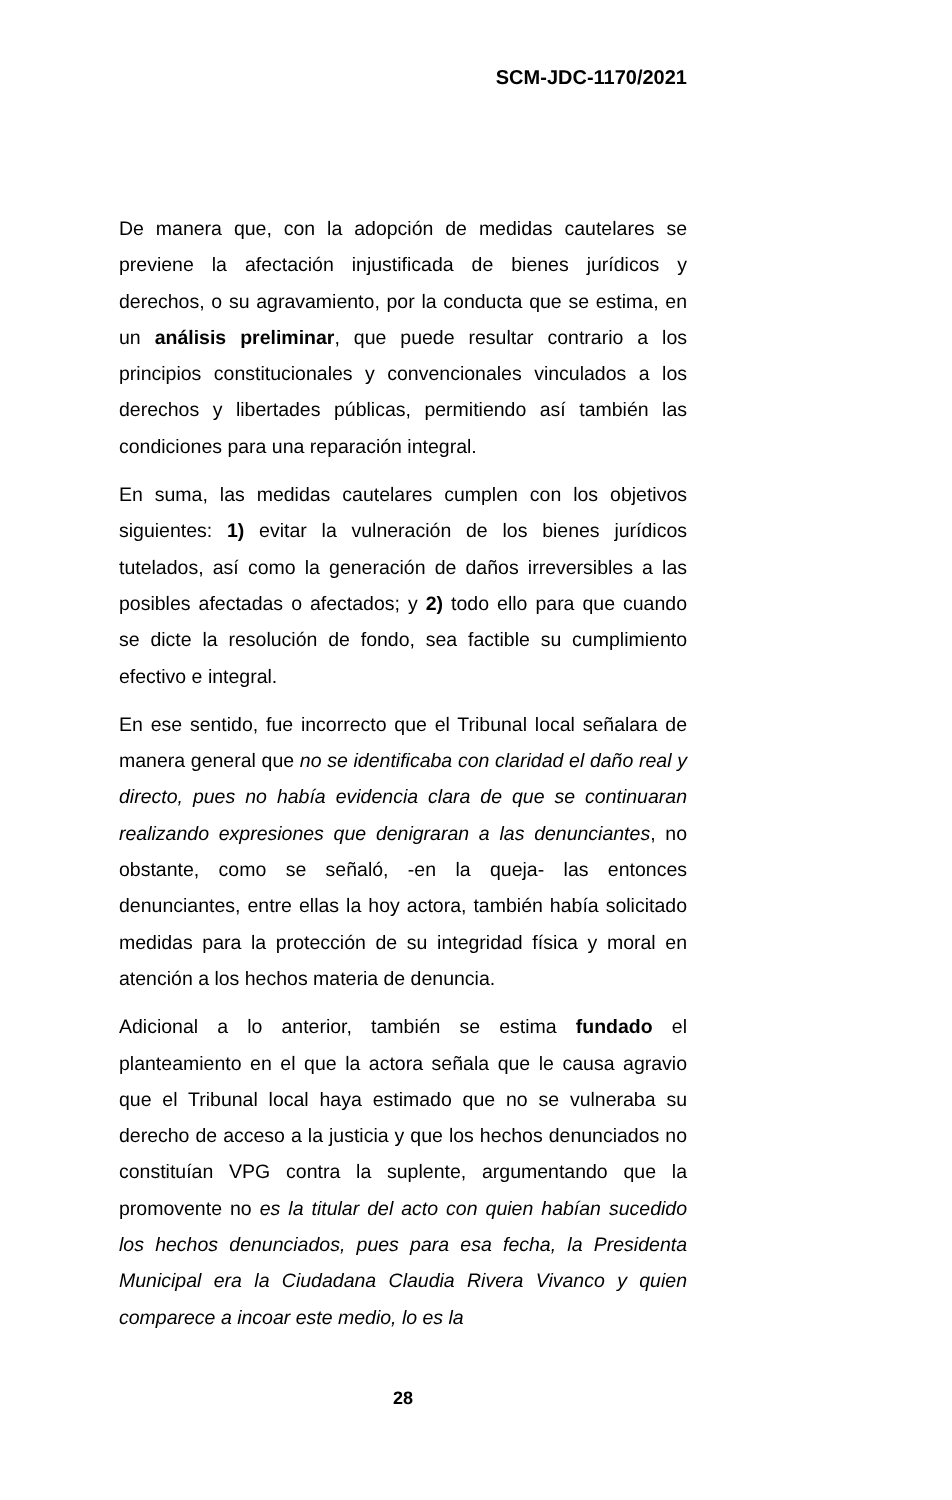SCM-JDC-1170/2021
De manera que, con la adopción de medidas cautelares se previene la afectación injustificada de bienes jurídicos y derechos, o su agravamiento, por la conducta que se estima, en un análisis preliminar, que puede resultar contrario a los principios constitucionales y convencionales vinculados a los derechos y libertades públicas, permitiendo así también las condiciones para una reparación integral.
En suma, las medidas cautelares cumplen con los objetivos siguientes: 1) evitar la vulneración de los bienes jurídicos tutelados, así como la generación de daños irreversibles a las posibles afectadas o afectados; y 2) todo ello para que cuando se dicte la resolución de fondo, sea factible su cumplimiento efectivo e integral.
En ese sentido, fue incorrecto que el Tribunal local señalara de manera general que no se identificaba con claridad el daño real y directo, pues no había evidencia clara de que se continuaran realizando expresiones que denigraran a las denunciantes, no obstante, como se señaló, -en la queja- las entonces denunciantes, entre ellas la hoy actora, también había solicitado medidas para la protección de su integridad física y moral en atención a los hechos materia de denuncia.
Adicional a lo anterior, también se estima fundado el planteamiento en el que la actora señala que le causa agravio que el Tribunal local haya estimado que no se vulneraba su derecho de acceso a la justicia y que los hechos denunciados no constituían VPG contra la suplente, argumentando que la promovente no es la titular del acto con quien habían sucedido los hechos denunciados, pues para esa fecha, la Presidenta Municipal era la Ciudadana Claudia Rivera Vivanco y quien comparece a incoar este medio, lo es la
28